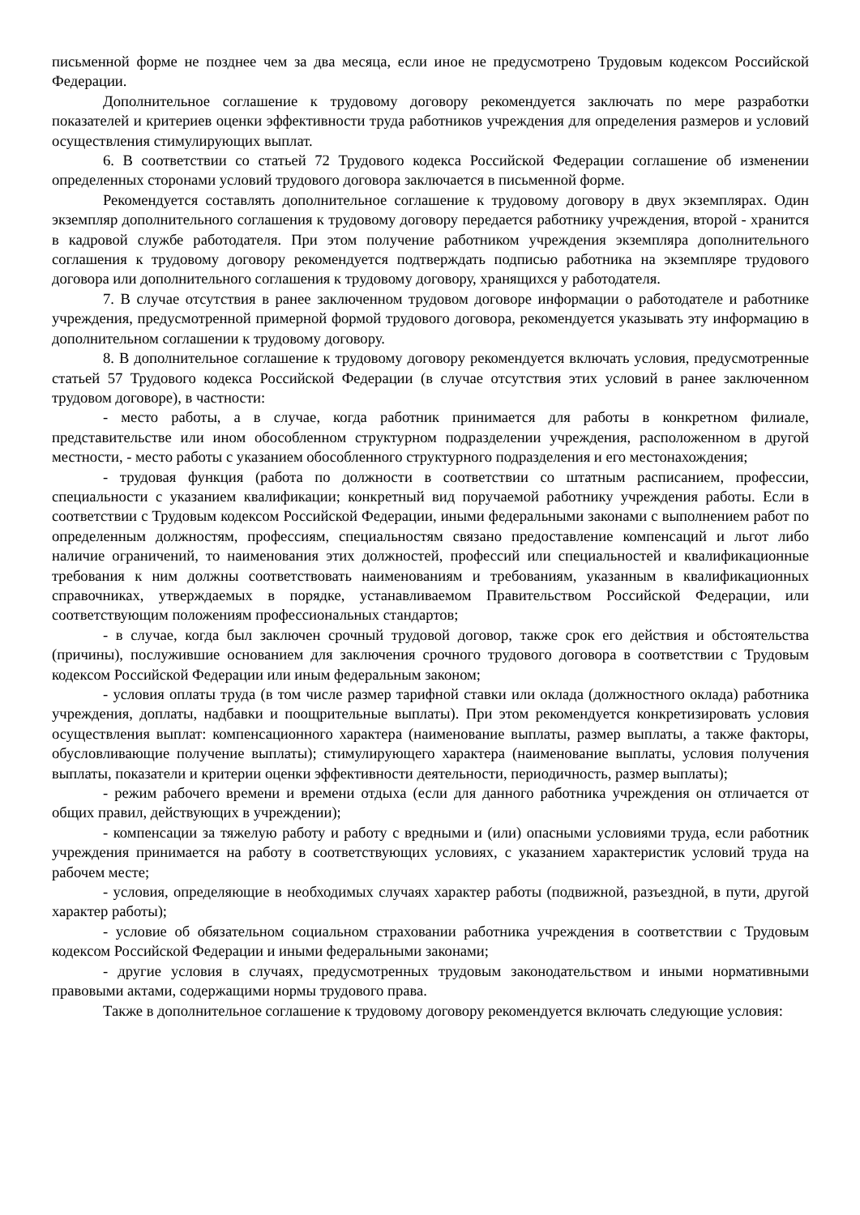письменной форме не позднее чем за два месяца, если иное не предусмотрено Трудовым кодексом Российской Федерации.
Дополнительное соглашение к трудовому договору рекомендуется заключать по мере разработки показателей и критериев оценки эффективности труда работников учреждения для определения размеров и условий осуществления стимулирующих выплат.
6. В соответствии со статьей 72 Трудового кодекса Российской Федерации соглашение об изменении определенных сторонами условий трудового договора заключается в письменной форме.
Рекомендуется составлять дополнительное соглашение к трудовому договору в двух экземплярах. Один экземпляр дополнительного соглашения к трудовому договору передается работнику учреждения, второй - хранится в кадровой службе работодателя. При этом получение работником учреждения экземпляра дополнительного соглашения к трудовому договору рекомендуется подтверждать подписью работника на экземпляре трудового договора или дополнительного соглашения к трудовому договору, хранящихся у работодателя.
7. В случае отсутствия в ранее заключенном трудовом договоре информации о работодателе и работнике учреждения, предусмотренной примерной формой трудового договора, рекомендуется указывать эту информацию в дополнительном соглашении к трудовому договору.
8. В дополнительное соглашение к трудовому договору рекомендуется включать условия, предусмотренные статьей 57 Трудового кодекса Российской Федерации (в случае отсутствия этих условий в ранее заключенном трудовом договоре), в частности:
- место работы, а в случае, когда работник принимается для работы в конкретном филиале, представительстве или ином обособленном структурном подразделении учреждения, расположенном в другой местности, - место работы с указанием обособленного структурного подразделения и его местонахождения;
- трудовая функция (работа по должности в соответствии со штатным расписанием, профессии, специальности с указанием квалификации; конкретный вид поручаемой работнику учреждения работы. Если в соответствии с Трудовым кодексом Российской Федерации, иными федеральными законами с выполнением работ по определенным должностям, профессиям, специальностям связано предоставление компенсаций и льгот либо наличие ограничений, то наименования этих должностей, профессий или специальностей и квалификационные требования к ним должны соответствовать наименованиям и требованиям, указанным в квалификационных справочниках, утверждаемых в порядке, устанавливаемом Правительством Российской Федерации, или соответствующим положениям профессиональных стандартов;
- в случае, когда был заключен срочный трудовой договор, также срок его действия и обстоятельства (причины), послужившие основанием для заключения срочного трудового договора в соответствии с Трудовым кодексом Российской Федерации или иным федеральным законом;
- условия оплаты труда (в том числе размер тарифной ставки или оклада (должностного оклада) работника учреждения, доплаты, надбавки и поощрительные выплаты). При этом рекомендуется конкретизировать условия осуществления выплат: компенсационного характера (наименование выплаты, размер выплаты, а также факторы, обусловливающие получение выплаты); стимулирующего характера (наименование выплаты, условия получения выплаты, показатели и критерии оценки эффективности деятельности, периодичность, размер выплаты);
- режим рабочего времени и времени отдыха (если для данного работника учреждения он отличается от общих правил, действующих в учреждении);
- компенсации за тяжелую работу и работу с вредными и (или) опасными условиями труда, если работник учреждения принимается на работу в соответствующих условиях, с указанием характеристик условий труда на рабочем месте;
- условия, определяющие в необходимых случаях характер работы (подвижной, разъездной, в пути, другой характер работы);
- условие об обязательном социальном страховании работника учреждения в соответствии с Трудовым кодексом Российской Федерации и иными федеральными законами;
- другие условия в случаях, предусмотренных трудовым законодательством и иными нормативными правовыми актами, содержащими нормы трудового права.
Также в дополнительное соглашение к трудовому договору рекомендуется включать следующие условия: